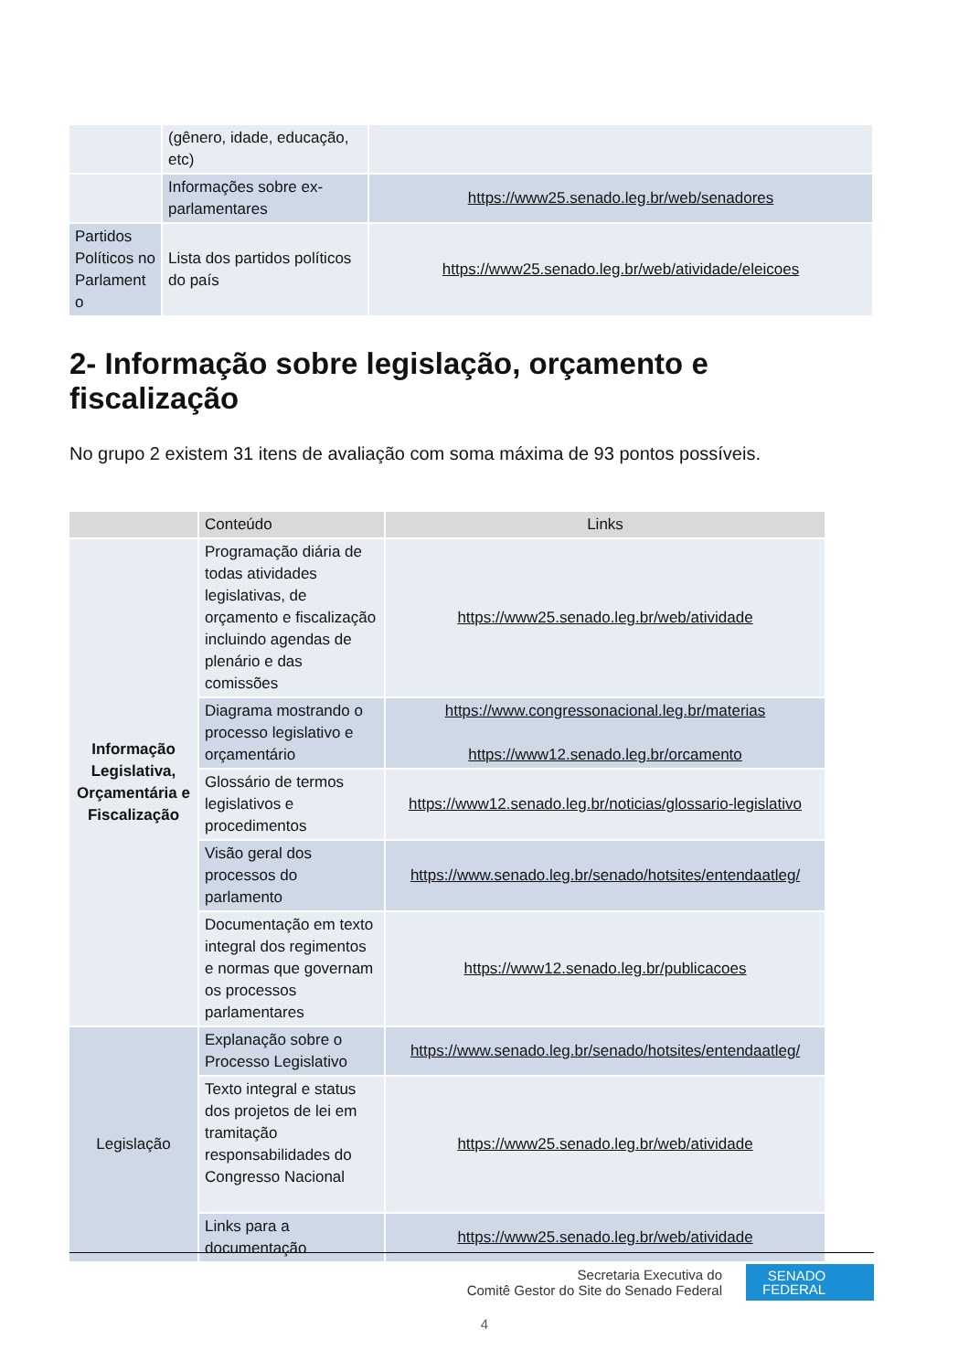| | (gênero, idade, educação, etc) | |
| | Informações sobre ex-parlamentares | https://www25.senado.leg.br/web/senadores |
| Partidos Políticos no Parlament o | Lista dos partidos políticos do país | https://www25.senado.leg.br/web/atividade/eleicoes |
2- Informação sobre legislação, orçamento e fiscalização
No grupo 2 existem 31 itens de avaliação com soma máxima de 93 pontos possíveis.
| | Conteúdo | Links |
| --- | --- | --- |
| Informação Legislativa, Orçamentária e Fiscalização | Programação diária de todas atividades legislativas, de orçamento e fiscalização incluindo agendas de plenário e das comissões | https://www25.senado.leg.br/web/atividade |
| | Diagrama mostrando o processo legislativo e orçamentário | https://www.congressonacional.leg.br/materias https://www12.senado.leg.br/orcamento |
| | Glossário de termos legislativos e procedimentos | https://www12.senado.leg.br/noticias/glossario-legislativo |
| | Visão geral dos processos do parlamento | https://www.senado.leg.br/senado/hotsites/entendaatleg/ |
| | Documentação em texto integral dos regimentos e normas que governam os processos parlamentares | https://www12.senado.leg.br/publicacoes |
| Legislação | Explanação sobre o Processo Legislativo | https://www.senado.leg.br/senado/hotsites/entendaatleg/ |
| | Texto integral e status dos projetos de lei em tramitação responsabilidades do Congresso Nacional | https://www25.senado.leg.br/web/atividade |
| | Links para a documentação | https://www25.senado.leg.br/web/atividade |
Secretaria Executiva do
Comitê Gestor do Site do Senado Federal
SENADO
FEDERAL
4